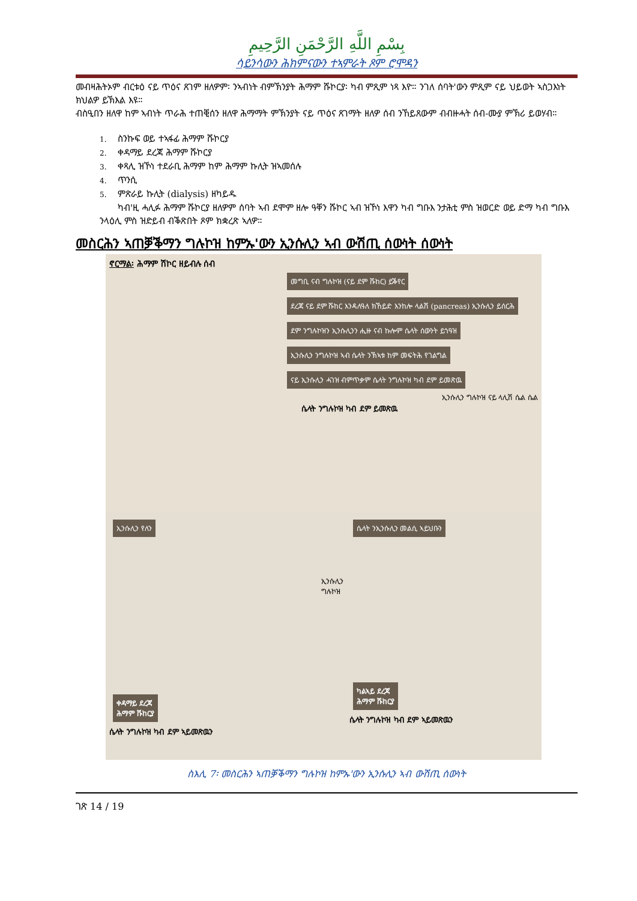بِسْمِ اللَّهِ الرَّحْمَنِ الرَّحِيمِ
ሳይንሳውን ሕክምናውን ተኣምራት ጾም ሮሞዳን
መብዛሕትኦም ብርቱዕ ናይ ጥዕና ጸገም ዘለዎም፡ ንኣብነት ብምኽንያት ሕማም ሹኮርያ፡ ካብ ምጺም ነጻ እዮ። ንገለ ሰባት'ውን ምጺም ናይ ህይወት ኣስጋእነት ክህልዎ ይኽእል እዩ።
ብስዒበን ዘለዋ ከም ኣብነት ጥራሕ ተጠቒሰን ዘለዋ ሕማማት ምኽንያት ናይ ጥዕና ጸገማት ዘለዎ ሰብ ንኸይጸውም ብብዙሓት ሰብ-ሙያ ምኽሪ ይወሃብ።
1. ስንኩፍ ወይ ተኣፋፊ ሕማም ሹኮርያ
2. ቀዳማይ ደረጃ ሕማም ሹኮርያ
3. ቀጻሊ ዝኾነ ተደራቢ ሕማም ከም ሕማም ኩሊት ዝኣመሰሉ
4. ጥንሲ
5. ምጽራይ ኩሊት (dialysis) ዘካይዱ
ካብ'ዚ ሓሊፉ ሕማም ሹኮርያ ዘለዎም ሰባት ኣብ ደሞም ዘሎ ዓቐን ሹኮር ኣብ ዝኾነ እዋን ካብ ግቡእ ንታሕቲ ምስ ዝወርድ ወይ ድማ ካብ ግቡእ ንላዕሊ ምስ ዝድይብ ብቕጽበት ጾም ክቋረጽ ኣለዎ።
መስርሕን ኣጠቓቕማን ግሉኮዝ ከምኡ'ውን ኢንሱሊን ኣብ ውሽጢ ሰውነት ሰውነት
ኖርማል፡ ሕማም ሽኮር ዘይብሉ ሰብ
መግቢ ናብ ግሉኮዝ (ናይ ደም ሹከር) ይቕየር
ደረጃ ናይ ደም ሹከር እንዳለዓለ ክኸይድ እንከሎ ላልሽ (pancreas) ኢንሱሊን ይሰርሕ
ደም ንግሉኮዝን ኢንሱሊንን ሒዙ ናብ ኩሎም ሴላት ሰውንት ይጎዓዝ
ኢንሱሊን ንግሉኮዝ ኣብ ሴላት ንኽኣቱ ከም መፍትሕ የገልግል
ናይ ኢንሱሊን ሓገዝ ብምጥቃም ሴላት ንግሉኮዝ ካብ ደም ይመጽዉ
ኢንሱሊን ግሉኮዝ ናይ ላሊሽ ሴል ሴል
ሴላት ንግሉኮዝ ካብ ደም ይመጽዉ
ኢንሱሊን የለን
ቀዳማይ ደረጃ
ሕማም ሹከርያ
ሴላት ንግሉኮዝ ካብ ደም ኣይመጽዉን
ኢንሱሊን
ግሉኮዝ
ሴላት ንኢንሱሊን መልሲ ኣይህቡን
ካልኣይ ደረጃ
ሕማም ሹከርያ
ሴላት ንግሉኮዝ ካብ ደም ኣይመጽዉን
ስእሊ 7፡ መስርሕን ኣጠቓቕማን ግሉኮዝ ከምኡ'ውን ኢንሱሊን ኣብ ውሽጢ ሰውነት
ገጽ 14 / 19